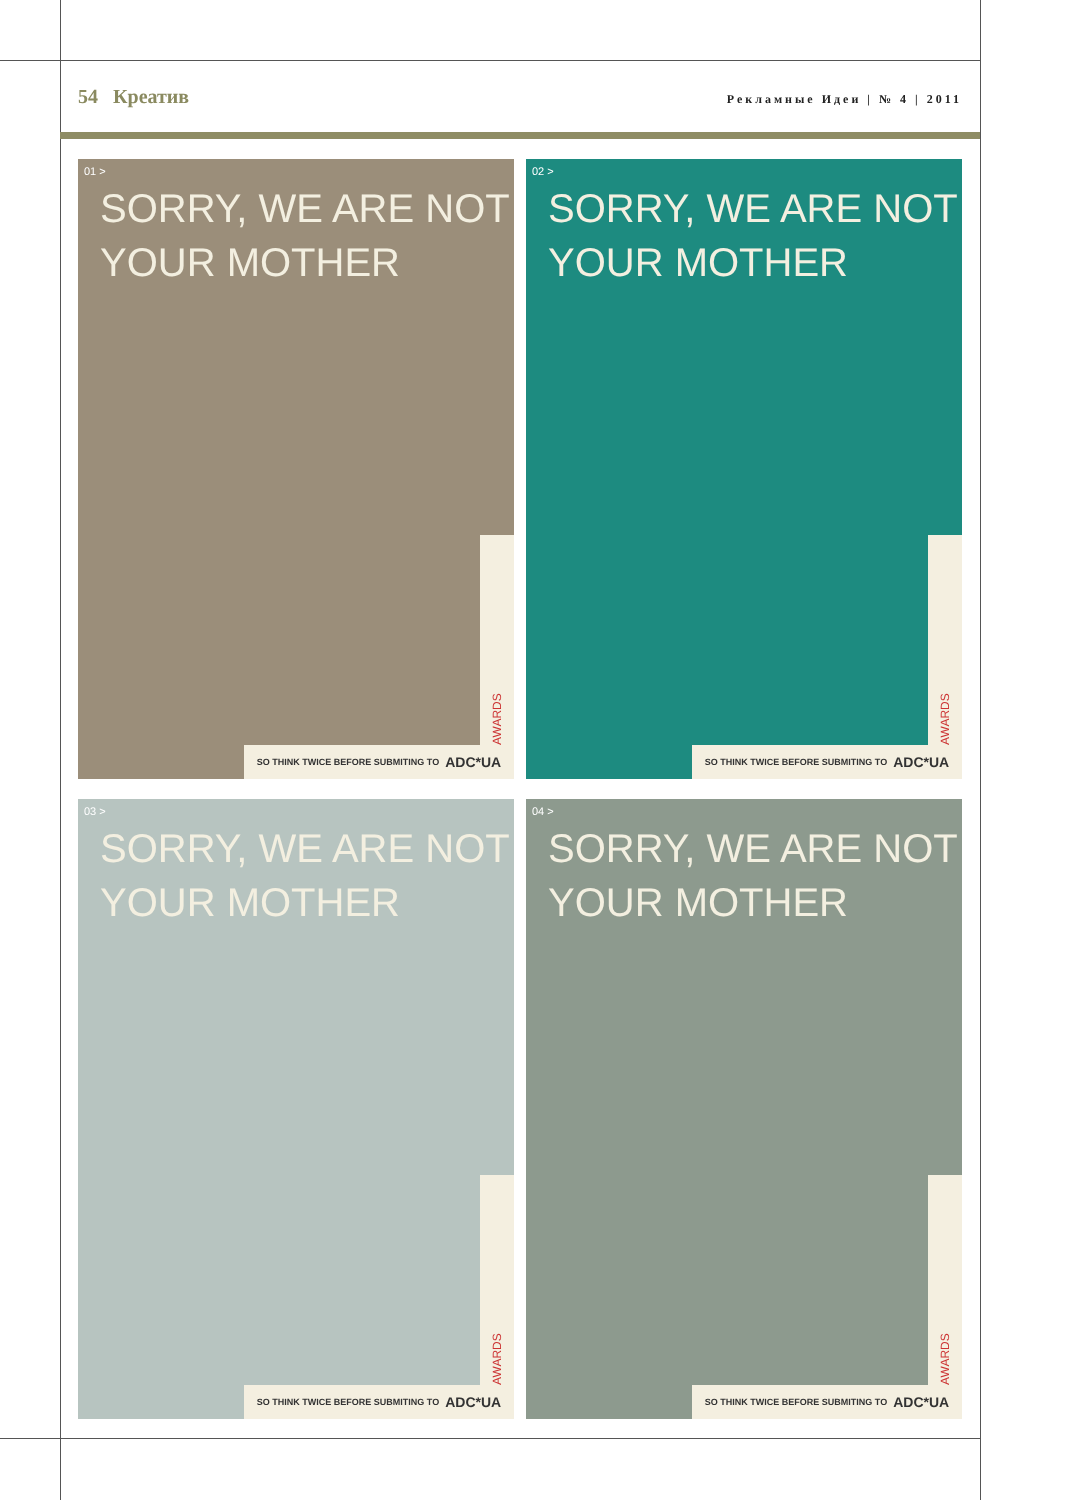54 Креатив
Рекламные Идеи | № 4 | 2011
01 >
SORRY, WE ARE NOT
YOUR MOTHER
AWARDS
SO THINK TWICE BEFORE SUBMITING TO ADC*UA
02 >
SORRY, WE ARE NOT
YOUR MOTHER
AWARDS
SO THINK TWICE BEFORE SUBMITING TO ADC*UA
03 >
SORRY, WE ARE NOT
YOUR MOTHER
AWARDS
SO THINK TWICE BEFORE SUBMITING TO ADC*UA
04 >
SORRY, WE ARE NOT
YOUR MOTHER
AWARDS
SO THINK TWICE BEFORE SUBMITING TO ADC*UA